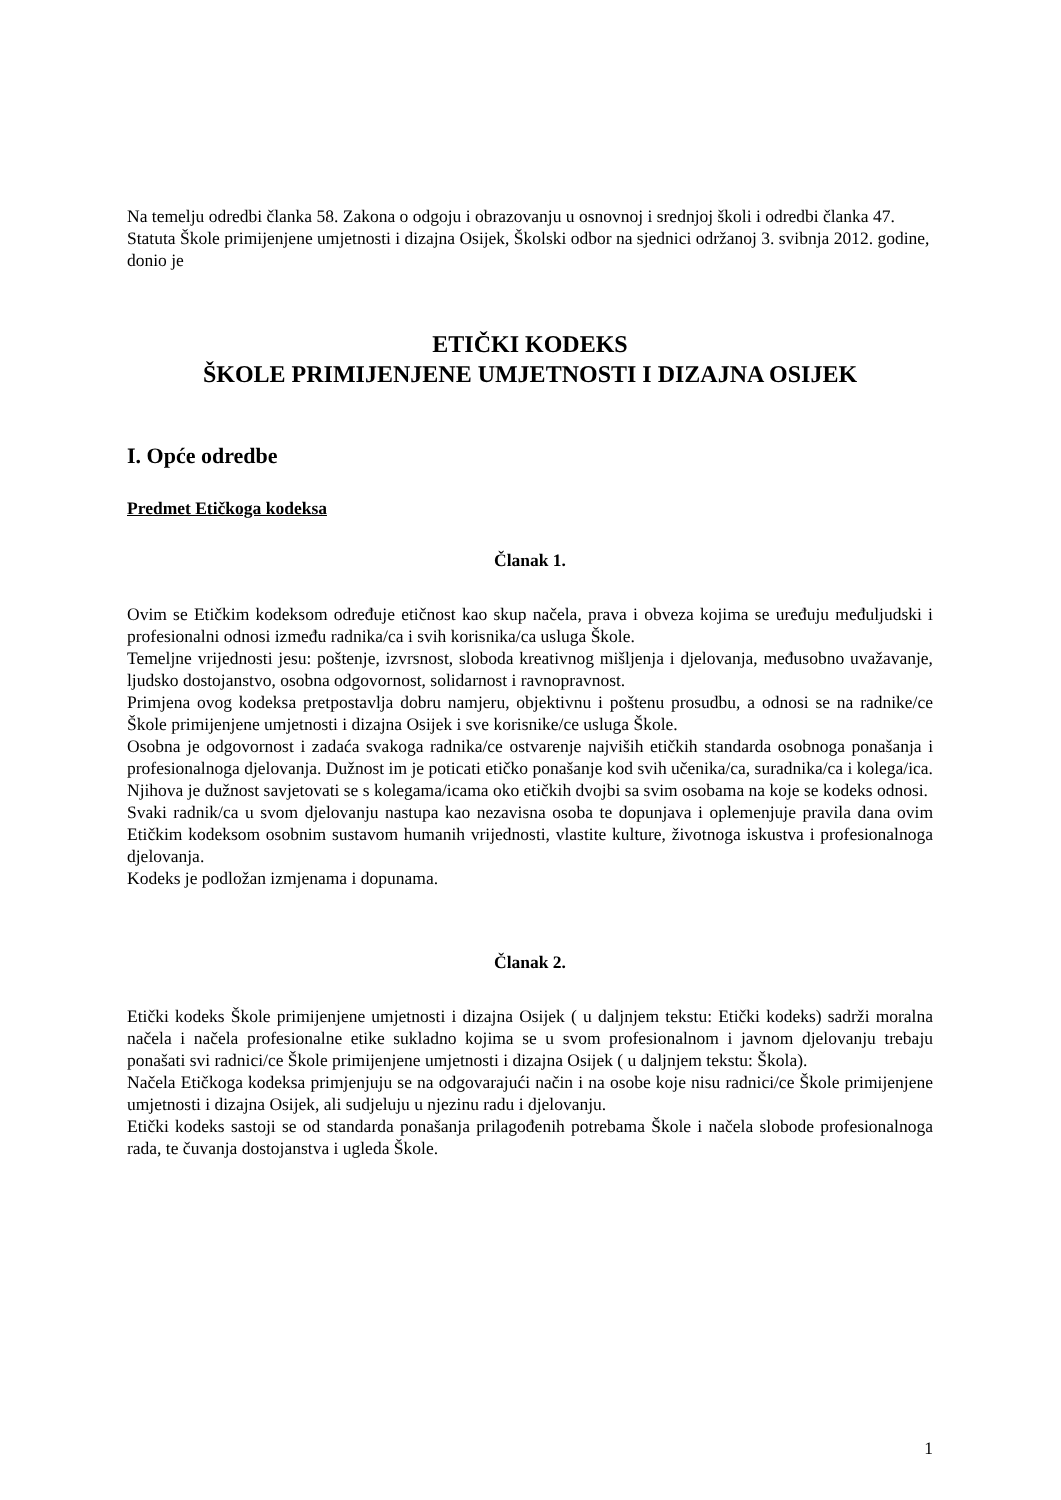Na temelju odredbi članka 58. Zakona o odgoju i obrazovanju u osnovnoj i srednjoj školi i odredbi članka 47. Statuta Škole primijenjene umjetnosti i dizajna Osijek, Školski odbor na sjednici održanoj 3. svibnja 2012. godine, donio je
ETIČKI KODEKS
ŠKOLE PRIMIJENJENE UMJETNOSTI I DIZAJNA OSIJEK
I. Opće odredbe
Predmet Etičkoga kodeksa
Članak 1.
Ovim se Etičkim kodeksom određuje etičnost kao skup načela, prava i obveza kojima se uređuju međuljudski i profesionalni odnosi između radnika/ca i svih korisnika/ca usluga Škole.
Temeljne vrijednosti jesu: poštenje, izvrsnost, sloboda kreativnog mišljenja i djelovanja, međusobno uvažavanje, ljudsko dostojanstvo, osobna odgovornost, solidarnost i ravnopravnost.
Primjena ovog kodeksa pretpostavlja dobru namjeru, objektivnu i poštenu prosudbu, a odnosi se na radnike/ce Škole primijenjene umjetnosti i dizajna Osijek i sve korisnike/ce usluga Škole.
Osobna je odgovornost i zadaća svakoga radnika/ce ostvarenje najviših etičkih standarda osobnoga ponašanja i profesionalnoga djelovanja. Dužnost im je poticati etičko ponašanje kod svih učenika/ca, suradnika/ca i kolega/ica. Njihova je dužnost savjetovati se s kolegama/icama oko etičkih dvojbi sa svim osobama na koje se kodeks odnosi.
Svaki radnik/ca u svom djelovanju nastupa kao nezavisna osoba te dopunjava i oplemenjuje pravila dana ovim Etičkim kodeksom osobnim sustavom humanih vrijednosti, vlastite kulture, životnoga iskustva i profesionalnoga djelovanja.
Kodeks je podložan izmjenama i dopunama.
Članak 2.
Etički kodeks Škole primijenjene umjetnosti i dizajna Osijek ( u daljnjem tekstu: Etički kodeks) sadrži moralna načela i načela profesionalne etike sukladno kojima se u svom profesionalnom i javnom djelovanju trebaju ponašati svi radnici/ce Škole primijenjene umjetnosti i dizajna Osijek ( u daljnjem tekstu: Škola).
Načela Etičkoga kodeksa primjenjuju se na odgovarajući način i na osobe koje nisu radnici/ce Škole primijenjene umjetnosti i dizajna Osijek, ali sudjeluju u njezinu radu i djelovanju.
Etički kodeks sastoji se od standarda ponašanja prilagođenih potrebama Škole i načela slobode profesionalnoga rada, te čuvanja dostojanstva i ugleda Škole.
1